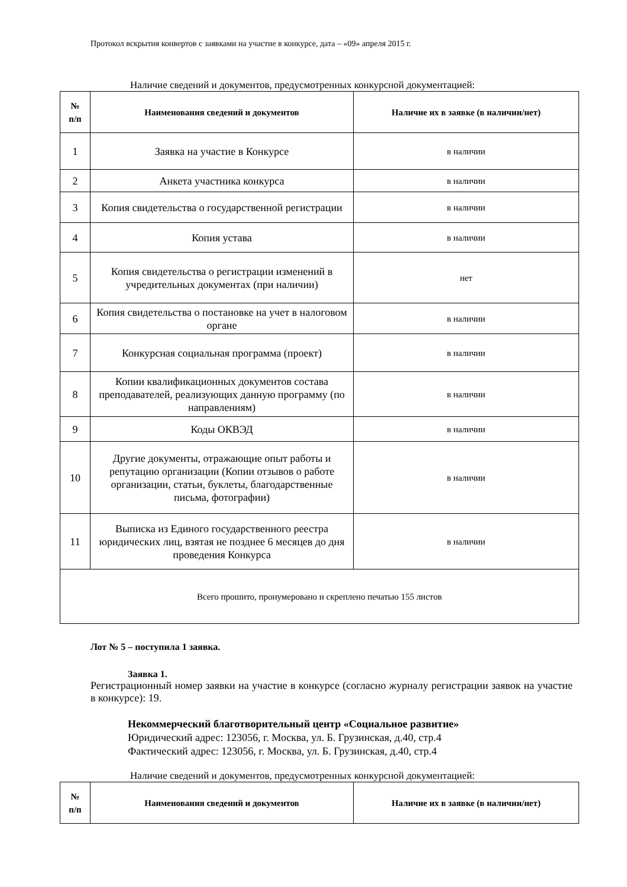Протокол вскрытия конвертов с заявками на участие в конкурсе, дата – «09» апреля 2015 г.
Наличие сведений и документов, предусмотренных конкурсной документацией:
| № п/п | Наименования сведений и документов | Наличие их в заявке (в наличии/нет) |
| --- | --- | --- |
| 1 | Заявка на участие в Конкурсе | в наличии |
| 2 | Анкета участника конкурса | в наличии |
| 3 | Копия свидетельства о государственной регистрации | в наличии |
| 4 | Копия устава | в наличии |
| 5 | Копия свидетельства о регистрации изменений в учредительных документах (при наличии) | нет |
| 6 | Копия свидетельства о постановке на учет в налоговом органе | в наличии |
| 7 | Конкурсная социальная программа (проект) | в наличии |
| 8 | Копии квалификационных документов состава преподавателей, реализующих данную программу (по направлениям) | в наличии |
| 9 | Коды ОКВЭД | в наличии |
| 10 | Другие документы, отражающие опыт работы и репутацию организации (Копии отзывов о работе организации, статьи, буклеты, благодарственные письма, фотографии) | в наличии |
| 11 | Выписка из Единого государственного реестра юридических лиц, взятая не позднее 6 месяцев до дня проведения Конкурса | в наличии |
| Всего прошито, пронумеровано и скреплено печатью 155 листов | | |
Лот № 5 – поступила 1 заявка.
Заявка 1.
Регистрационный номер заявки на участие в конкурсе (согласно журналу регистрации заявок на участие в конкурсе): 19.
Некоммерческий благотворительный центр «Социальное развитие»
Юридический адрес: 123056, г. Москва, ул. Б. Грузинская, д.40, стр.4
Фактический адрес: 123056, г. Москва, ул. Б. Грузинская, д.40, стр.4
Наличие сведений и документов, предусмотренных конкурсной документацией:
| № п/п | Наименования сведений и документов | Наличие их в заявке (в наличии/нет) |
| --- | --- | --- |